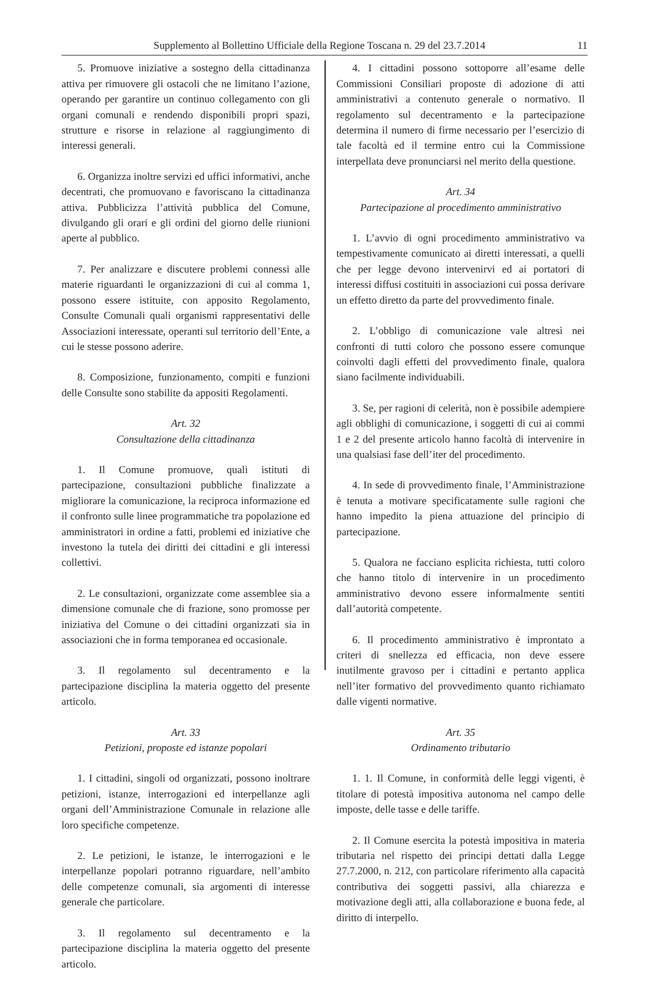Supplemento al Bollettino Ufficiale della Regione Toscana n. 29 del 23.7.2014 11
5. Promuove iniziative a sostegno della cittadinanza attiva per rimuovere gli ostacoli che ne limitano l’azione, operando per garantire un continuo collegamento con gli organi comunali e rendendo disponibili propri spazi, strutture e risorse in relazione al raggiungimento di interessi generali.
6. Organizza inoltre servizi ed uffici informativi, anche decentrati, che promuovano e favoriscano la cittadinanza attiva. Pubblicizza l’attività pubblica del Comune, divulgando gli orari e gli ordini del giorno delle riunioni aperte al pubblico.
7. Per analizzare e discutere problemi connessi alle materie riguardanti le organizzazioni di cui al comma 1, possono essere istituite, con apposito Regolamento, Consulte Comunali quali organismi rappresentativi delle Associazioni interessate, operanti sul territorio dell’Ente, a cui le stesse possono aderire.
8. Composizione, funzionamento, compiti e funzioni delle Consulte sono stabilite da appositi Regolamenti.
Art. 32
Consultazione della cittadinanza
1. Il Comune promuove, quali istituti di partecipazione, consultazioni pubbliche finalizzate a migliorare la comunicazione, la reciproca informazione ed il confronto sulle linee programmatiche tra popolazione ed amministratori in ordine a fatti, problemi ed iniziative che investono la tutela dei diritti dei cittadini e gli interessi collettivi.
2. Le consultazioni, organizzate come assemblee sia a dimensione comunale che di frazione, sono promosse per iniziativa del Comune o dei cittadini organizzati sia in associazioni che in forma temporanea ed occasionale.
3. Il regolamento sul decentramento e la partecipazione disciplina la materia oggetto del presente articolo.
Art. 33
Petizioni, proposte ed istanze popolari
1. I cittadini, singoli od organizzati, possono inoltrare petizioni, istanze, interrogazioni ed interpellanze agli organi dell’Amministrazione Comunale in relazione alle loro specifiche competenze.
2. Le petizioni, le istanze, le interrogazioni e le interpellanze popolari potranno riguardare, nell’ambito delle competenze comunali, sia argomenti di interesse generale che particolare.
3. Il regolamento sul decentramento e la partecipazione disciplina la materia oggetto del presente articolo.
4. I cittadini possono sottoporre all’esame delle Commissioni Consiliari proposte di adozione di atti amministrativi a contenuto generale o normativo. Il regolamento sul decentramento e la partecipazione determina il numero di firme necessario per l’esercizio di tale facoltà ed il termine entro cui la Commissione interpellata deve pronunciarsi nel merito della questione.
Art. 34
Partecipazione al procedimento amministrativo
1. L’avvio di ogni procedimento amministrativo va tempestivamente comunicato ai diretti interessati, a quelli che per legge devono intervenirvi ed ai portatori di interessi diffusi costituiti in associazioni cui possa derivare un effetto diretto da parte del provvedimento finale.
2. L’obbligo di comunicazione vale altresì nei confronti di tutti coloro che possono essere comunque coinvolti dagli effetti del provvedimento finale, qualora siano facilmente individuabili.
3. Se, per ragioni di celerità, non è possibile adempiere agli obblighi di comunicazione, i soggetti di cui ai commi 1 e 2 del presente articolo hanno facoltà di intervenire in una qualsiasi fase dell’iter del procedimento.
4. In sede di provvedimento finale, l’Amministrazione è tenuta a motivare specificatamente sulle ragioni che hanno impedito la piena attuazione del principio di partecipazione.
5. Qualora ne facciano esplicita richiesta, tutti coloro che hanno titolo di intervenire in un procedimento amministrativo devono essere informalmente sentiti dall’autorità competente.
6. Il procedimento amministrativo è improntato a criteri di snellezza ed efficacia, non deve essere inutilmente gravoso per i cittadini e pertanto applica nell’iter formativo del provvedimento quanto richiamato dalle vigenti normative.
Art. 35
Ordinamento tributario
1. 1. Il Comune, in conformità delle leggi vigenti, è titolare di potestà impositiva autonoma nel campo delle imposte, delle tasse e delle tariffe.
2. Il Comune esercita la potestà impositiva in materia tributaria nel rispetto dei principi dettati dalla Legge 27.7.2000, n. 212, con particolare riferimento alla capacità contributiva dei soggetti passivi, alla chiarezza e motivazione degli atti, alla collaborazione e buona fede, al diritto di interpello.